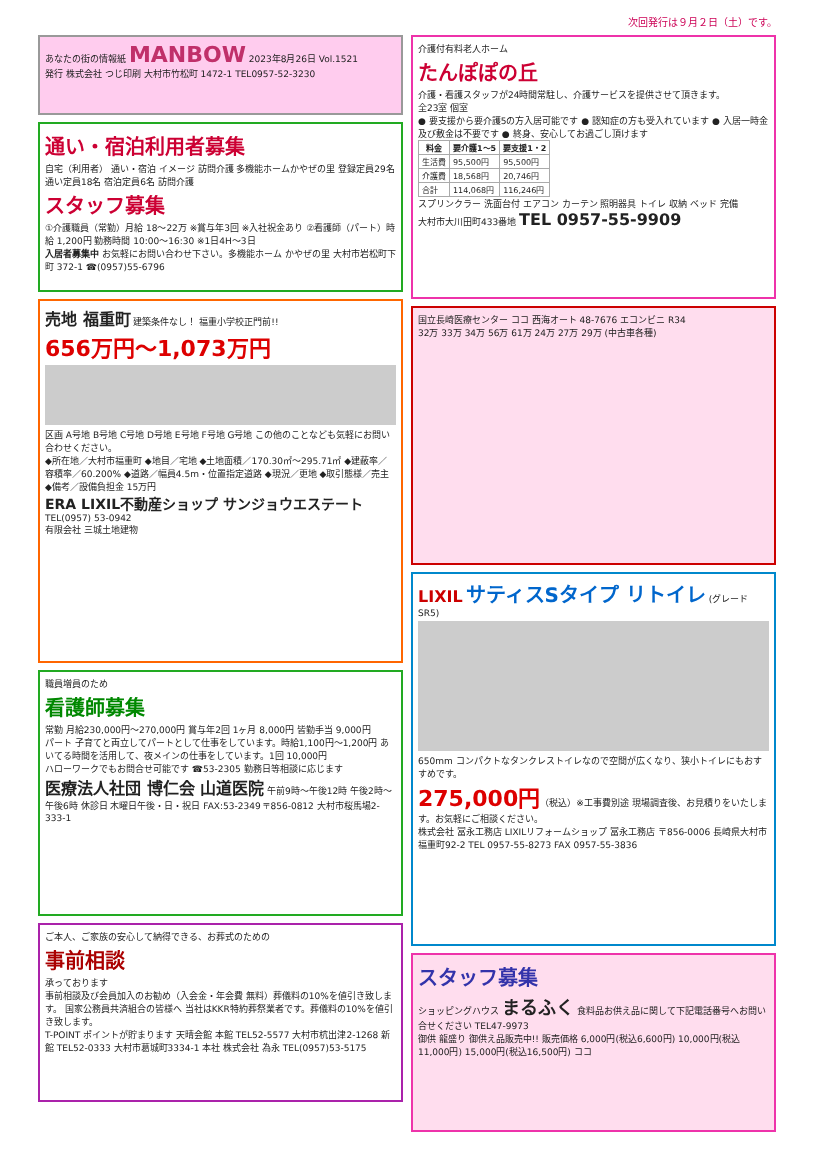次回発行は９月２日（土）です。
あなたの街の情報紙 MANBOW 2023年8月26日 Vol.1521
発行 株式会社 つじ印刷 大村市竹松町 1472-1 TEL0957-52-3230
通い・宿泊利用者募集
自宅（利用者） 通い・宿泊 イメージ 訪問介護 多機能ホームかやぜの里 登録定員29名 通い定員18名 宿泊定員6名 訪問介護
スタッフ募集
①介護職員（常勤）月給 18～22万 ※賞与年3回 ※入社祝金あり ②看護師（パート）時給 1,200円 勤務時間 10:00～16:30 ※1日4H～3日
入居者募集中 お気軽にお問い合わせ下さい。多機能ホーム かやぜの里 大村市岩松町下町 372-1 ☎(0957)55-6796
売地 福重町 建築条件なし！ 福重小学校正門前!!
656万円～1,073万円
区画 A号地 B号地 C号地 D号地 E号地 F号地 G号地 この他のことなども気軽にお問い合わせください。
◆所在地／大村市福重町 ◆地目／宅地 ◆土地面積／170.30㎡～295.71㎡ ◆建蔽率／容積率／60.200% ◆道路／幅員4.5m・位置指定道路 ◆現況／更地 ◆取引態様／売主 ◆備考／設備負担金 15万円
ERA LIXIL不動産ショップ サンジョウエステート TEL(0957) 53-0942
有限会社 三城土地建物
職員増員のため
看護師募集
常勤 月給230,000円～270,000円 賞与年2回 1ヶ月 8,000円 皆勤手当 9,000円
パート 子育てと両立してパートとして仕事をしています。時給1,100円～1,200円 あいてる時間を活用して、夜メインの仕事をしています。1回 10,000円
ハローワークでもお問合せ可能です ☎53-2305 勤務日等相談に応じます
医療法人社団 博仁会 山道医院 午前9時～午後12時 午後2時～午後6時 休診日 木曜日午後・日・祝日 FAX:53-2349 〒856-0812 大村市桜馬場2-333-1
ご本人、ご家族の安心して納得できる、お葬式のための
事前相談
承っております
事前相談及び会員加入のお勧め（入会金・年会費 無料）葬儀料の10%を値引き致します。 国家公務員共済組合の皆様へ 当社はKKR特約葬祭業者です。葬儀料の10%を値引き致します。
T-POINT ポイントが貯まります 天晴会館 本館 TEL52-5577 大村市杭出津2-1268 新館 TEL52-0333 大村市葛城町3334-1 本社 株式会社 為永 TEL(0957)53-5175
介護付有料老人ホーム
たんぽぽの丘
介護・看護スタッフが24時間常駐し、介護サービスを提供させて頂きます。
全23室 個室
● 要支援から要介護5の方入居可能です ● 認知症の方も受入れています ● 入居一時金及び敷金は不要です ● 終身、安心してお過ごし頂けます
| 料金 | 要介護1～5 | 要支援1・2 |
| --- | --- | --- |
| 生活費 | 95,500円 | 95,500円 |
| 介護費 | 18,568円 | 20,746円 |
| 合計 | 114,068円 | 116,246円 |
スプリンクラー 洗面台付 エアコン カーテン 照明器具 トイレ 収納 ベッド 完備
大村市大川田町433番地 TEL 0957-55-9909
国立長崎医療センター ココ 西海オート 48-7676 エコンビニ R34
32万 33万 34万 56万 61万 24万 27万 29万 (中古車各種)
LIXIL
サティスSタイプ リトイレ
(グレード SR5)
650mm コンパクトなタンクレストイレなので空間が広くなり、狭小トイレにもおすすめです。
275,000円（税込）※工事費別途 現場調査後、お見積りをいたします。お気軽にご相談ください。
株式会社 冨永工務店 LIXILリフォームショップ 冨永工務店 〒856-0006 長崎県大村市福重町92-2 TEL 0957-55-8273 FAX 0957-55-3836
スタッフ募集
ショッピングハウス まるふく 食料品お供え品に関して下記電話番号へお問い合せください TEL47-9973
御供 龍盛り 御供え品販売中!! 販売価格 6,000円(税込6,600円) 10,000円(税込11,000円) 15,000円(税込16,500円) ココ